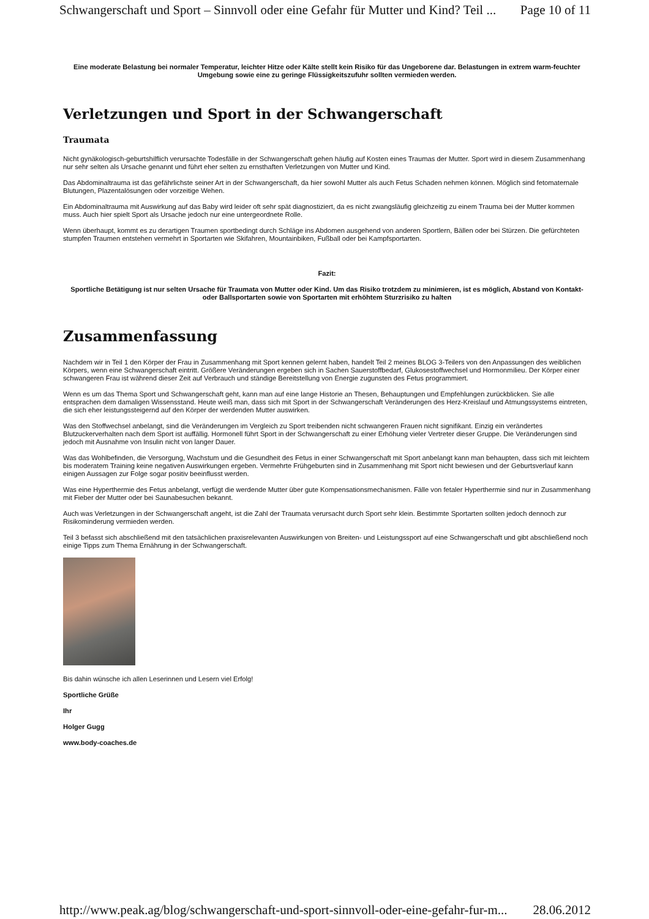Schwangerschaft und Sport – Sinnvoll oder eine Gefahr für Mutter und Kind? Teil ... Page 10 of 11
Eine moderate Belastung bei normaler Temperatur, leichter Hitze oder Kälte stellt kein Risiko für das Ungeborene dar. Belastungen in extrem warm-feuchter Umgebung sowie eine zu geringe Flüssigkeitszufuhr sollten vermieden werden.
Verletzungen und Sport in der Schwangerschaft
Traumata
Nicht gynäkologisch-geburtshilflich verursachte Todesfälle in der Schwangerschaft gehen häufig auf Kosten eines Traumas der Mutter. Sport wird in diesem Zusammenhang nur sehr selten als Ursache genannt und führt eher selten zu ernsthaften Verletzungen von Mutter und Kind.
Das Abdominaltrauma ist das gefährlichste seiner Art in der Schwangerschaft, da hier sowohl Mutter als auch Fetus Schaden nehmen können. Möglich sind fetomaternale Blutungen, Plazentalösungen oder vorzeitige Wehen.
Ein Abdominaltrauma mit Auswirkung auf das Baby wird leider oft sehr spät diagnostiziert, da es nicht zwangsläufig gleichzeitig zu einem Trauma bei der Mutter kommen muss. Auch hier spielt Sport als Ursache jedoch nur eine untergeordnete Rolle.
Wenn überhaupt, kommt es zu derartigen Traumen sportbedingt durch Schläge ins Abdomen ausgehend von anderen Sportlern, Bällen oder bei Stürzen. Die gefürchteten stumpfen Traumen entstehen vermehrt in Sportarten wie Skifahren, Mountainbiken, Fußball oder bei Kampfsportarten.
Fazit:
Sportliche Betätigung ist nur selten Ursache für Traumata von Mutter oder Kind. Um das Risiko trotzdem zu minimieren, ist es möglich, Abstand von Kontakt- oder Ballsportarten sowie von Sportarten mit erhöhtem Sturzrisiko zu halten
Zusammenfassung
Nachdem wir in Teil 1 den Körper der Frau in Zusammenhang mit Sport kennen gelernt haben, handelt Teil 2 meines BLOG 3-Teilers von den Anpassungen des weiblichen Körpers, wenn eine Schwangerschaft eintritt. Größere Veränderungen ergeben sich in Sachen Sauerstoffbedarf, Glukosestoffwechsel und Hormonmilieu. Der Körper einer schwangeren Frau ist während dieser Zeit auf Verbrauch und ständige Bereitstellung von Energie zugunsten des Fetus programmiert.
Wenn es um das Thema Sport und Schwangerschaft geht, kann man auf eine lange Historie an Thesen, Behauptungen und Empfehlungen zurückblicken. Sie alle entsprachen dem damaligen Wissensstand. Heute weiß man, dass sich mit Sport in der Schwangerschaft Veränderungen des Herz-Kreislauf und Atmungssystems eintreten, die sich eher leistungssteigernd auf den Körper der werdenden Mutter auswirken.
Was den Stoffwechsel anbelangt, sind die Veränderungen im Vergleich zu Sport treibenden nicht schwangeren Frauen nicht signifikant. Einzig ein verändertes Blutzuckerverhalten nach dem Sport ist auffällig. Hormonell führt Sport in der Schwangerschaft zu einer Erhöhung vieler Vertreter dieser Gruppe. Die Veränderungen sind jedoch mit Ausnahme von Insulin nicht von langer Dauer.
Was das Wohlbefinden, die Versorgung, Wachstum und die Gesundheit des Fetus in einer Schwangerschaft mit Sport anbelangt kann man behaupten, dass sich mit leichtem bis moderatem Training keine negativen Auswirkungen ergeben. Vermehrte Frühgeburten sind in Zusammenhang mit Sport nicht bewiesen und der Geburtsverlauf kann einigen Aussagen zur Folge sogar positiv beeinflusst werden.
Was eine Hyperthermie des Fetus anbelangt, verfügt die werdende Mutter über gute Kompensationsmechanismen. Fälle von fetaler Hyperthermie sind nur in Zusammenhang mit Fieber der Mutter oder bei Saunabesuchen bekannt.
Auch was Verletzungen in der Schwangerschaft angeht, ist die Zahl der Traumata verursacht durch Sport sehr klein. Bestimmte Sportarten sollten jedoch dennoch zur Risikominderung vermieden werden.
Teil 3 befasst sich abschließend mit den tatsächlichen praxisrelevanten Auswirkungen von Breiten- und Leistungssport auf eine Schwangerschaft und gibt abschließend noch einige Tipps zum Thema Ernährung in der Schwangerschaft.
Bis dahin wünsche ich allen Leserinnen und Lesern viel Erfolg!
Sportliche Grüße
Ihr
Holger Gugg
www.body-coaches.de
http://www.peak.ag/blog/schwangerschaft-und-sport-sinnvoll-oder-eine-gefahr-fur-m... 28.06.2012